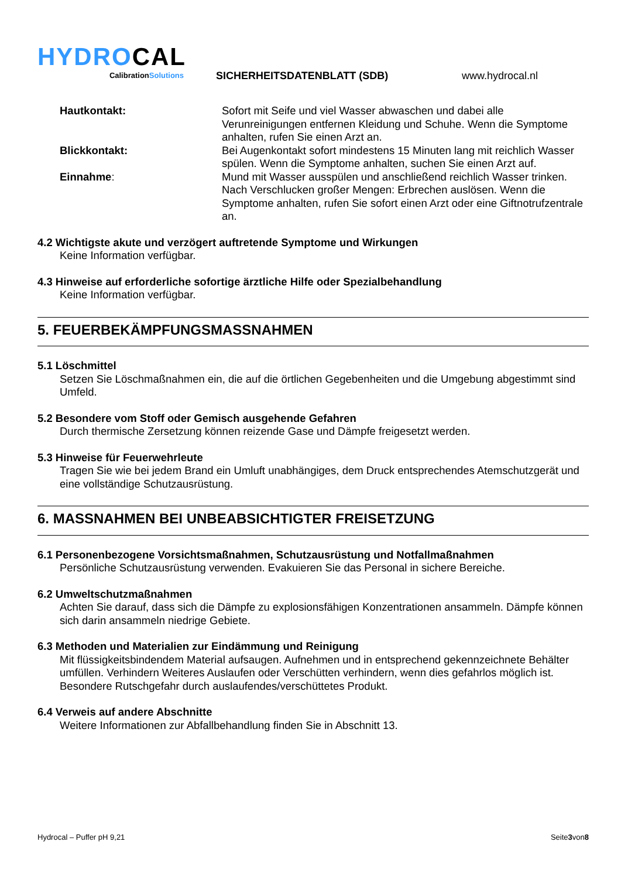HYDROCAL
CalibrationSolutions
SICHERHEITSDATENBLATT (SDB)
www.hydrocal.nl
Hautkontakt: Sofort mit Seife und viel Wasser abwaschen und dabei alle Verunreinigungen entfernen Kleidung und Schuhe. Wenn die Symptome anhalten, rufen Sie einen Arzt an.
Blickkontakt: Bei Augenkontakt sofort mindestens 15 Minuten lang mit reichlich Wasser spülen. Wenn die Symptome anhalten, suchen Sie einen Arzt auf.
Einnahme: Mund mit Wasser ausspülen und anschließend reichlich Wasser trinken. Nach Verschlucken großer Mengen: Erbrechen auslösen. Wenn die Symptome anhalten, rufen Sie sofort einen Arzt oder eine Giftnotrufzentrale an.
4.2 Wichtigste akute und verzögert auftretende Symptome und Wirkungen
Keine Information verfügbar.
4.3 Hinweise auf erforderliche sofortige ärztliche Hilfe oder Spezialbehandlung
Keine Information verfügbar.
5. FEUERBEKÄMPFUNGSMASSNAHMEN
5.1 Löschmittel
Setzen Sie Löschmaßnahmen ein, die auf die örtlichen Gegebenheiten und die Umgebung abgestimmt sind Umfeld.
5.2 Besondere vom Stoff oder Gemisch ausgehende Gefahren
Durch thermische Zersetzung können reizende Gase und Dämpfe freigesetzt werden.
5.3 Hinweise für Feuerwehrleute
Tragen Sie wie bei jedem Brand ein Umluft unabhängiges, dem Druck entsprechendes Atemschutzgerät und eine vollständige Schutzausrüstung.
6. MASSNAHMEN BEI UNBEABSICHTIGTER FREISETZUNG
6.1 Personenbezogene Vorsichtsmaßnahmen, Schutzausrüstung und Notfallmaßnahmen
Persönliche Schutzausrüstung verwenden. Evakuieren Sie das Personal in sichere Bereiche.
6.2 Umweltschutzmaßnahmen
Achten Sie darauf, dass sich die Dämpfe zu explosionsfähigen Konzentrationen ansammeln. Dämpfe können sich darin ansammeln niedrige Gebiete.
6.3 Methoden und Materialien zur Eindämmung und Reinigung
Mit flüssigkeitsbindendem Material aufsaugen. Aufnehmen und in entsprechend gekennzeichnete Behälter umfüllen. Verhindern Weiteres Auslaufen oder Verschütten verhindern, wenn dies gefahrlos möglich ist. Besondere Rutschgefahr durch auslaufendes/verschüttetes Produkt.
6.4 Verweis auf andere Abschnitte
Weitere Informationen zur Abfallbehandlung finden Sie in Abschnitt 13.
Hydrocal – Puffer pH 9,21 Seite3von8